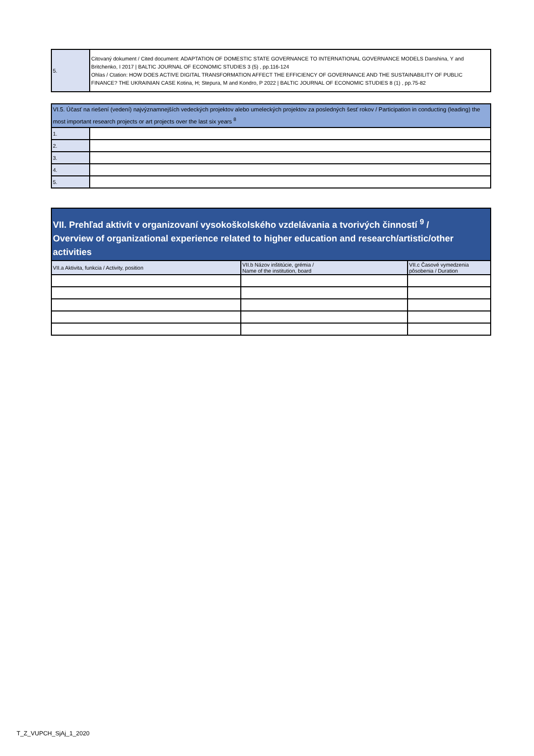| 5. | Citovaný dokument / Cited document: ADAPTATION OF DOMESTIC STATE GOVERNANCE TO INTERNATIONAL GOVERNANCE MODELS Danshina, Y and Britchenko, I 2017 / BALTIC JOURNAL OF ECONOMIC STUDIES 3 (5) , pp.116-124 Ohlas / Ctation: HOW DOES ACTIVE DIGITAL TRANSFORMATION AFFECT THE EFFICIENCY OF GOVERNANCE AND THE SUSTAINABILITY OF PUBLIC FINANCE? THE UKRAINIAN CASE Kotina, H; Stepura, M and Kondro, P 2022 / BALTIC JOURNAL OF ECONOMIC STUDIES 8 (1) , pp.75-82 |
| VI.5. Účasť na riešení (vedení) najvýznamnejších vedeckých projektov alebo umeleckých projektov za posledných šesť rokov / Participation in conducting (leading) the most important research projects or art projects over the last six years <sup>8</sup> | |
| 1. | |
| 2. | |
| 3. | |
| 4. | |
| 5. | |
| VII. Prehľad aktivít v organizovaní vysokoškolského vzdelávania a tvorivých činností <sup>9</sup> / Overview of organizational experience related to higher education and research/artistic/other activities | | |
| VII.a Aktivita, funkcia / Activity, position | VII.b Názov inštitúcie, grémia / Name of the institution, board | VII.c Časové vymedzenia pôsobenia / Duration |
T_Z_VUPCH_SjAj_1_2020